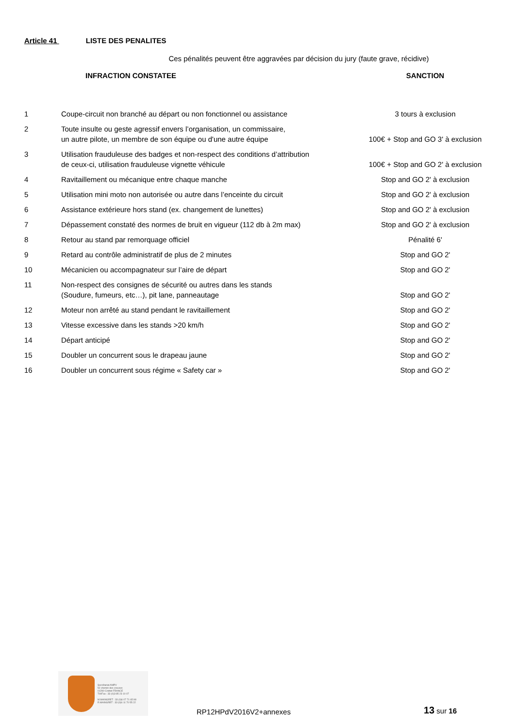Article 41 LISTE DES PENALITES
Ces pénalités peuvent être aggravées par décision du jury (faute grave, récidive)
| | INFRACTION CONSTATEE | SANCTION |
| --- | --- | --- |
| 1 | Coupe-circuit non branché au départ ou non fonctionnel ou assistance | 3 tours à exclusion |
| 2 | Toute insulte ou geste agressif envers l’organisation, un commissaire, un autre pilote, un membre de son équipe ou d'une autre équipe | 100€ + Stop and GO 3' à exclusion |
| 3 | Utilisation frauduleuse des badges et non-respect des conditions d’attribution de ceux-ci, utilisation frauduleuse vignette véhicule | 100€ + Stop and GO 2' à exclusion |
| 4 | Ravitaillement ou mécanique entre chaque manche | Stop and GO 2' à exclusion |
| 5 | Utilisation mini moto non autorisée ou autre dans l’enceinte du circuit | Stop and GO 2' à exclusion |
| 6 | Assistance extérieure hors stand (ex. changement de lunettes) | Stop and GO 2' à exclusion |
| 7 | Dépassement constaté des normes de bruit en vigueur (112 db à 2m max) | Stop and GO 2' à exclusion |
| 8 | Retour au stand par remorquage officiel | Pénalité 6' |
| 9 | Retard au contrôle administratif de plus de 2 minutes | Stop and GO 2' |
| 10 | Mécanicien ou accompagnateur sur l’aire de départ | Stop and GO 2' |
| 11 | Non-respect des consignes de sécurité ou autres dans les stands (Soudure, fumeurs, etc…), pit lane, panneautage | Stop and GO 2' |
| 12 | Moteur non arrêté au stand pendant le ravitaillement | Stop and GO 2' |
| 13 | Vitesse excessive dans les stands >20 km/h | Stop and GO 2' |
| 14 | Départ anticipé | Stop and GO 2' |
| 15 | Doubler un concurrent sous le drapeau jaune | Stop and GO 2' |
| 16 | Doubler un concurrent sous régime « Safety car » | Stop and GO 2' |
Secrétariat AMPV
52 chemin des creuses
01290 Crottet FRANCE
Tél/Fax : 33 (0)3 85 23 10 07
M.MAINGRET : 33 (0)6 07 71 65 98
R.MAINGRET : 33 (0)6 11 70 55 22
RP12HPdV2016V2+annexes
13 sur 16